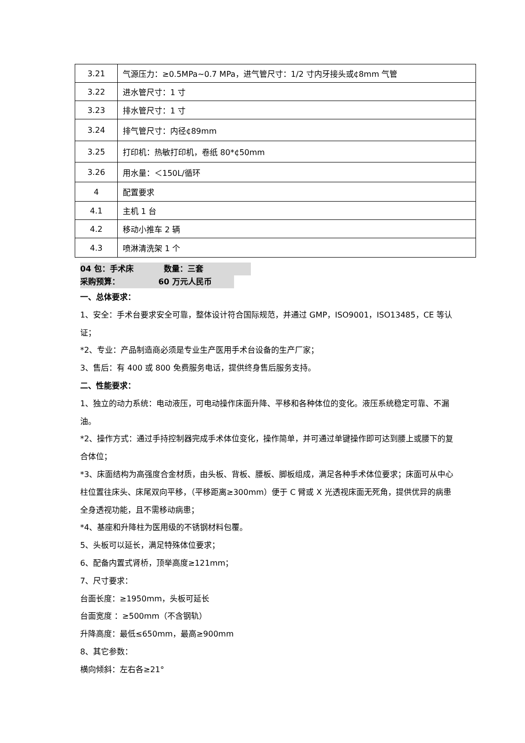| 3.21 | 气源压力：≥0.5MPa~0.7 MPa，进气管尺寸：1/2 寸内牙接头或¢8mm 气管 |
| 3.22 | 进水管尺寸：1 寸 |
| 3.23 | 排水管尺寸：1 寸 |
| 3.24 | 排气管尺寸：内径¢89mm |
| 3.25 | 打印机：热敏打印机，卷纸 80*¢50mm |
| 3.26 | 用水量：＜150L/循环 |
| 4 | 配置要求 |
| 4.1 | 主机 1 台 |
| 4.2 | 移动小推车 2 辆 |
| 4.3 | 喷淋清洗架 1 个 |
04 包：手术床 数量：三套
采购预算： 60 万元人民币
一、总体要求：
1、安全：手术台要求安全可靠，整体设计符合国际规范，并通过 GMP，ISO9001，ISO13485，CE 等认证；
*2、专业：产品制造商必须是专业生产医用手术台设备的生产厂家；
3、售后：有 400 或 800 免费服务电话，提供终身售后服务支持。
二、性能要求：
1、独立的动力系统：电动液压，可电动操作床面升降、平移和各种体位的变化。液压系统稳定可靠、不漏油。
*2、操作方式：通过手持控制器完成手术体位变化，操作简单，并可通过单键操作即可达到腰上或腰下的复合体位；
*3、床面结构为高强度合金材质，由头板、背板、腰板、脚板组成，满足各种手术体位要求；床面可从中心柱位置往床头、床尾双向平移，（平移距离≥300mm）便于 C 臂或 X 光透视床面无死角，提供优异的病患全身透视功能，且不需移动病患；
*4、基座和升降柱为医用级的不锈钢材料包覆。
5、头板可以延长，满足特殊体位要求；
6、配备内置式肾桥，顶举高度≥121mm；
7、尺寸要求：
台面长度：≥1950mm，头板可延长
台面宽度 ：≥500mm（不含钢轨）
升降高度：最低≤650mm，最高≥900mm
8、其它参数：
横向倾斜：左右各≥21°